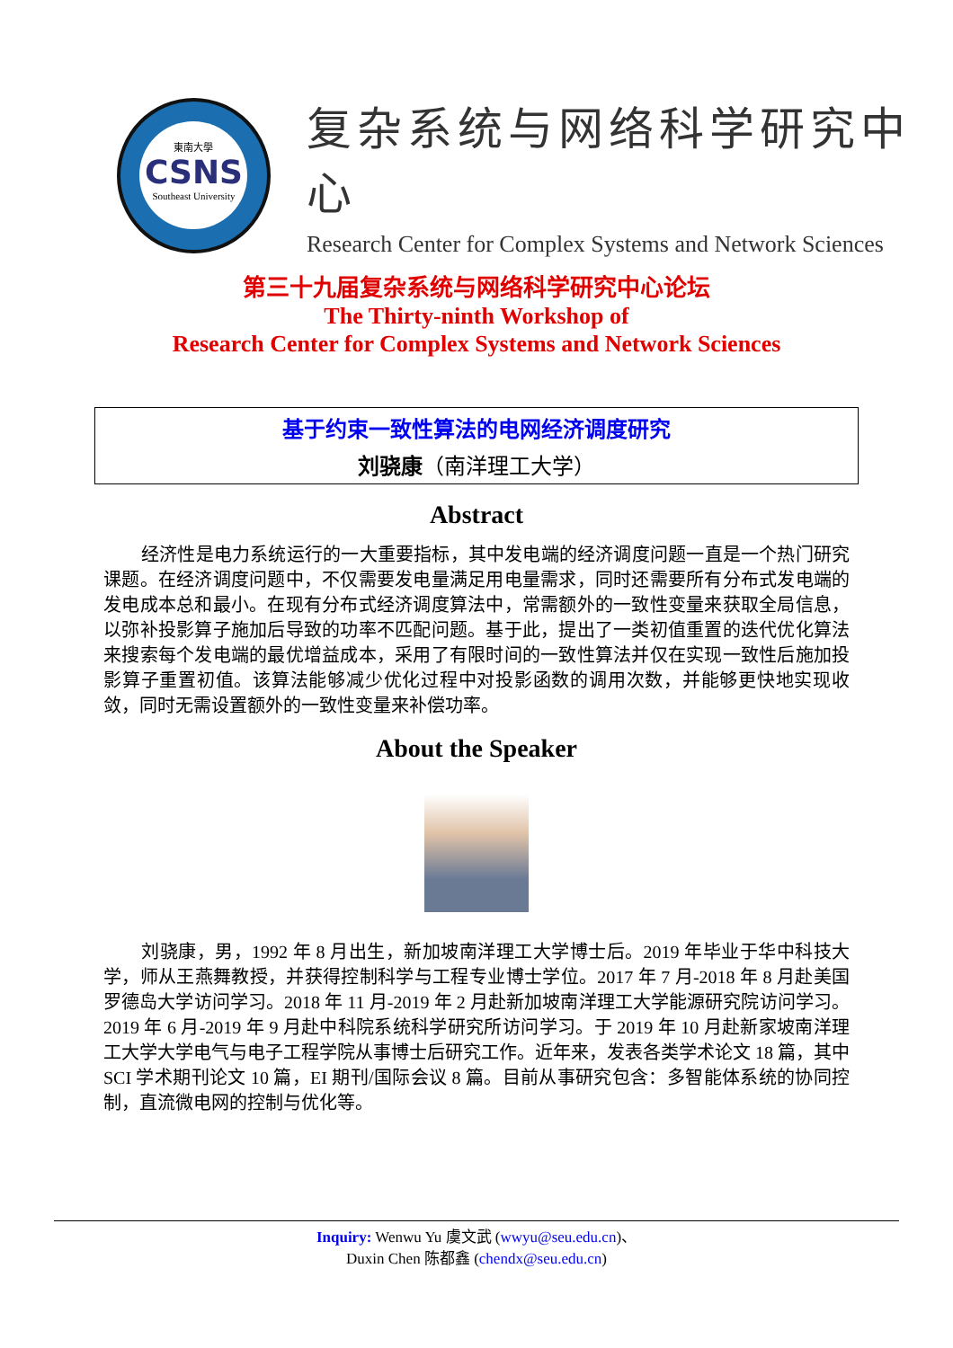東南大學
CSNS
Southeast University
复杂系统与网络科学研究中心
Research Center for Complex Systems and Network Sciences
第三十九届复杂系统与网络科学研究中心论坛
The Thirty-ninth Workshop of
Research Center for Complex Systems and Network Sciences
基于约束一致性算法的电网经济调度研究
刘骁康（南洋理工大学）
Abstract
经济性是电力系统运行的一大重要指标，其中发电端的经济调度问题一直是一个热门研究课题。在经济调度问题中，不仅需要发电量满足用电量需求，同时还需要所有分布式发电端的发电成本总和最小。在现有分布式经济调度算法中，常需额外的一致性变量来获取全局信息，以弥补投影算子施加后导致的功率不匹配问题。基于此，提出了一类初值重置的迭代优化算法来搜索每个发电端的最优增益成本，采用了有限时间的一致性算法并仅在实现一致性后施加投影算子重置初值。该算法能够减少优化过程中对投影函数的调用次数，并能够更快地实现收敛，同时无需设置额外的一致性变量来补偿功率。
About the Speaker
刘骁康，男，1992 年 8 月出生，新加坡南洋理工大学博士后。2019 年毕业于华中科技大学，师从王燕舞教授，并获得控制科学与工程专业博士学位。2017 年 7 月-2018 年 8 月赴美国罗德岛大学访问学习。2018 年 11 月-2019 年 2 月赴新加坡南洋理工大学能源研究院访问学习。2019 年 6 月-2019 年 9 月赴中科院系统科学研究所访问学习。于 2019 年 10 月赴新家坡南洋理工大学大学电气与电子工程学院从事博士后研究工作。近年来，发表各类学术论文 18 篇，其中 SCI 学术期刊论文 10 篇，EI 期刊/国际会议 8 篇。目前从事研究包含：多智能体系统的协同控制，直流微电网的控制与优化等。
Inquiry: Wenwu Yu 虞文武 (wwyu@seu.edu.cn)、
Duxin Chen 陈都鑫 (chendx@seu.edu.cn)